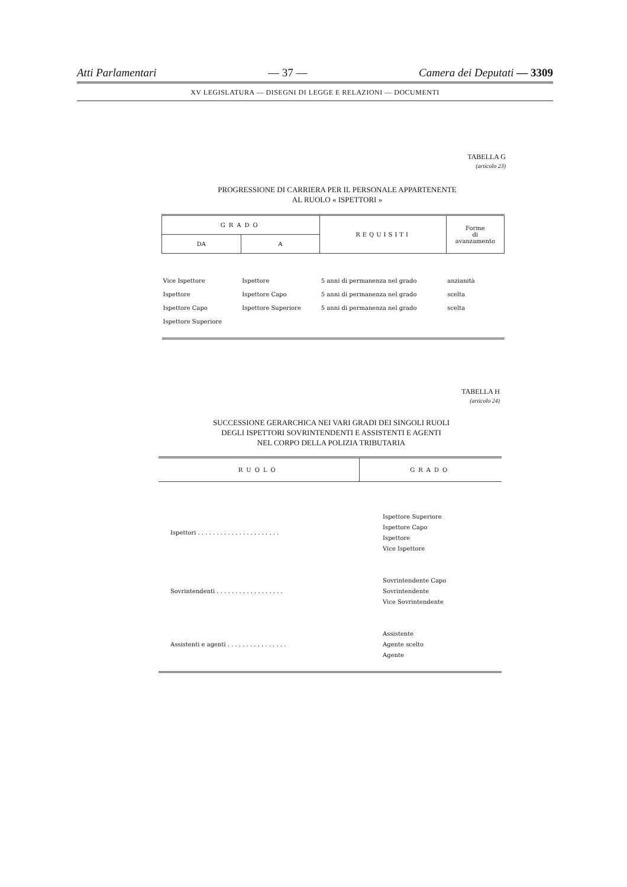Atti Parlamentari — 37 — Camera dei Deputati — 3309
XV LEGISLATURA — DISEGNI DI LEGGE E RELAZIONI — DOCUMENTI
TABELLA G
(articolo 23)
PROGRESSIONE DI CARRIERA PER IL PERSONALE APPARTENENTE
AL RUOLO « ISPETTORI »
| GRADO | | REQUISITI | Forme di avanzamento |
| --- | --- | --- | --- |
| DA | A | | |
| Vice Ispettore | Ispettore | 5 anni di permanenza nel grado | anzianità |
| Ispettore | Ispettore Capo | 5 anni di permanenza nel grado | scelta |
| Ispettore Capo | Ispettore Superiore | 5 anni di permanenza nel grado | scelta |
| Ispettore Superiore | | | |
TABELLA H
(articolo 24)
SUCCESSIONE GERARCHICA NEI VARI GRADI DEI SINGOLI RUOLI
DEGLI ISPETTORI SOVRINTENDENTI E ASSISTENTI E AGENTI
NEL CORPO DELLA POLIZIA TRIBUTARIA
| RUOLO | GRADO |
| --- | --- |
| Ispettori . . . . . . . . . . . . . . . . . . . . . . | Ispettore Superiore Ispettore Capo Ispettore Vice Ispettore |
| Sovrintendenti . . . . . . . . . . . . . . . . . . | Sovrintendente Capo Sovrintendente Vice Sovrintendente |
| Assistenti e agenti . . . . . . . . . . . . . . . . | Assistente Agente scelto Agente |